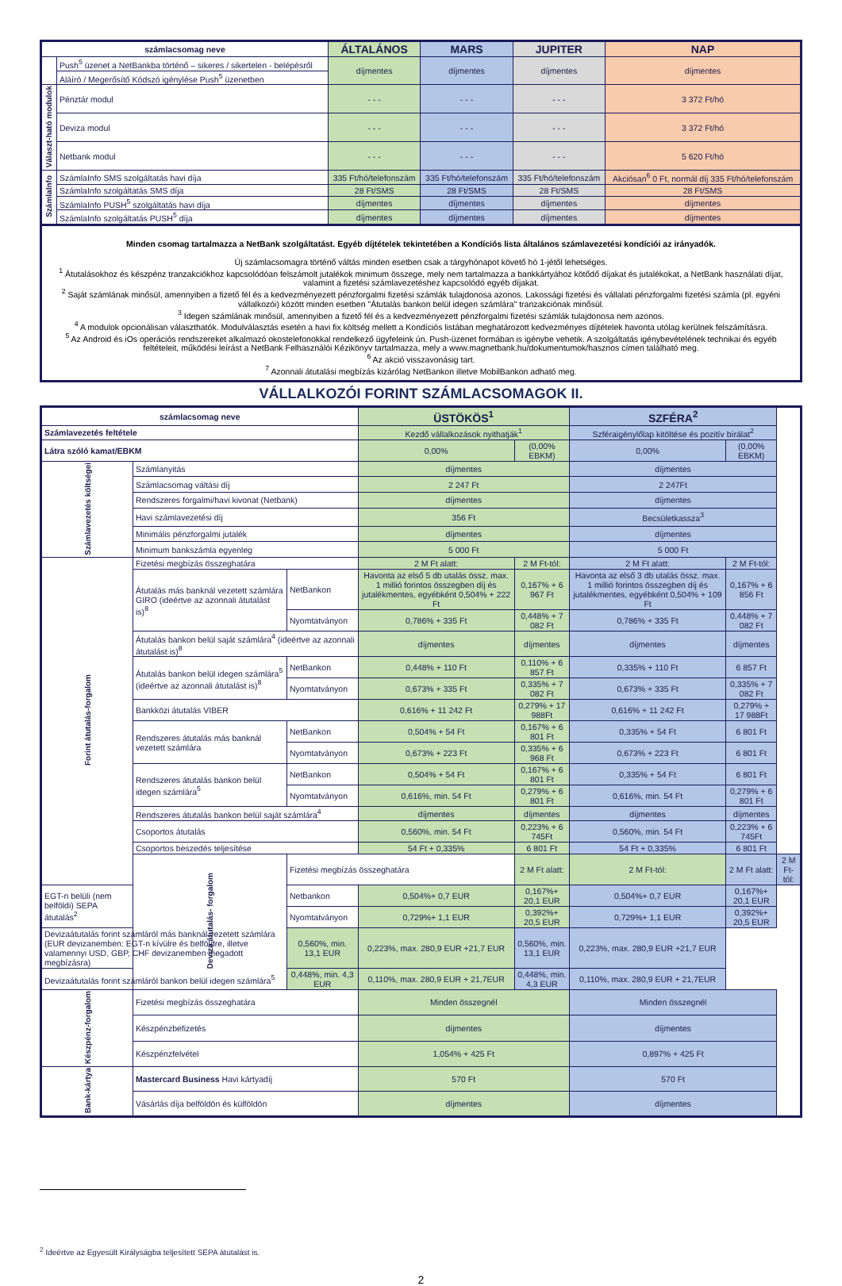| számlacsomag neve | | ÁLTALÁNOS | MARS | JUPITER | NAP |
| --- | --- | --- | --- | --- | --- |
| | Push<sup>5</sup> üzenet a NetBankba történő – sikeres / sikertelen - belépésről | díjmentes | díjmentes | díjmentes | díjmentes |
| | Aláíró / Megerősítő Kódszó igénylése Push<sup>5</sup> üzenetben | | | | |
| Választ-ható modulok | Pénztár modul | - - - | - - - | - - - | 3 372 Ft/hó |
| | Deviza modul | - - - | - - - | - - - | 3 372 Ft/hó |
| | Netbank modul | - - - | - - - | - - - | 5 620 Ft/hó |
| SzámlaInfo | SzámlaInfo SMS szolgáltatás havi díja | 335 Ft/hó/telefonszám | 335 Ft/hó/telefonszám | 335 Ft/hó/telefonszám | Akciósan<sup>6</sup> 0 Ft, normál díj 335 Ft/hó/telefonszám |
| | SzámlaInfo szolgáltatás SMS díja | 28 Ft/SMS | 28 Ft/SMS | 28 Ft/SMS | 28 Ft/SMS |
| | SzámlaInfo PUSH<sup>5</sup> szolgáltatás havi díja | díjmentes | díjmentes | díjmentes | díjmentes |
| | SzámlaInfo szolgáltatás PUSH<sup>5</sup> díja | díjmentes | díjmentes | díjmentes | díjmentes |
Minden csomag tartalmazza a NetBank szolgáltatást. Egyéb díjtételek tekintetében a Kondíciós lista általános számlavezetési kondíciói az irányadók.
Új számlacsomagra történő váltás minden esetben csak a tárgyhónapot követő hó 1-jétől lehetséges.
<sup>1</sup> Átutalásokhoz és készpénz tranzakciókhoz kapcsolódóan felszámolt jutalékok minimum összege, mely nem tartalmazza a bankkártyához kötődő díjakat és jutalékokat, a NetBank használati díjat, valamint a fizetési számlavezetéshez kapcsolódó egyéb díjakat.
<sup>2</sup> Saját számlának minősül, amennyiben a fizető fél és a kedvezményezett pénzforgalmi fizetési számlák tulajdonosa azonos. Lakossági fizetési és vállalati pénzforgalmi fizetési számla (pl. egyéni vállalkozói) között minden esetben "Átutalás bankon belül idegen számlára" tranzakciónak minősül.
<sup>3</sup> Idegen számlának minősül, amennyiben a fizető fél és a kedvezményezett pénzforgalmi fizetési számlák tulajdonosa nem azonos.
<sup>4</sup> A modulok opcionálisan választhatók. Modulválasztás esetén a havi fix költség mellett a Kondíciós listában meghatározott kedvezményes díjtételek havonta utólag kerülnek felszámításra.
<sup>5</sup> Az Android és iOs operációs rendszereket alkalmazó okostelefonokkal rendelkező ügyfeleink ún. Push-üzenet formában is igénybe vehetik. A szolgáltatás igénybevételének technikai és egyéb feltételeit, működési leírást a NetBank Felhasználói Kézikönyv tartalmazza, mely a www.magnetbank.hu/dokumentumok/hasznos címen található meg.
<sup>6</sup> Az akció visszavonásig tart.
<sup>7</sup> Azonnali átutalási megbízás kizárólag NetBankon illetve MobilBankon adható meg.
VÁLLALKOZÓI FORINT SZÁMLACSOMAGOK II.
| számlacsomag neve | | | ÜSTÖKÖS<sup>1</sup> | | SZFÉRA<sup>2</sup> | | |
| --- | --- | --- | --- | --- | --- | --- | --- |
| Számlavezetés feltétele | | | Kezdő vállalkozások nyithatják<sup>1</sup> | | Szféraigénylőlap kitöltése és pozitív bírálat<sup>2</sup> | | |
| Látra szóló kamat/EBKM | | | 0,00% | (0,00% EBKM) | 0,00% | (0,00% EBKM) | |
| Számlavezetés költségei | Számlanyitás | | díjmentes | | díjmentes | | |
| | Számlacsomag váltási díj | | 2 247 Ft | | 2 247Ft | | |
| | Rendszeres forgalmi/havi kivonat (Netbank) | | díjmentes | | díjmentes | | |
| | Havi számlavezetési díj | | 356 Ft | | Becsületkassza<sup>3</sup> | | |
| | Minimális pénzforgalmi jutalék | | díjmentes | | díjmentes | | |
| | Minimum bankszámla egyenleg | | 5 000 Ft | | 5 000 Ft | | |
| Forint átutalás-forgalom | Fizetési megbízás összeghatára | | 2 M Ft alatt: | 2 M Ft-tól: | 2 M Ft alatt: | 2 M Ft-tól: | |
| | Átutalás más banknál vezetett számlára GIRO (ideértve az azonnali átutalást is)<sup>8</sup> | NetBankon | Havonta az első 5 db utalás össz. max. 1 millió forintos összegben díj és jutalékmentes, egyébként 0,504% + 222 Ft | 0,167% + 6 967 Ft | Havonta az első 3 db utalás össz. max. 1 millió forintos összegben díj és jutalékmentes, egyébként 0,504% + 109 Ft | 0,167% + 6 856 Ft | |
| | | Nyomtatványon | 0,786% + 335 Ft | 0,448% + 7 082 Ft | 0,786% + 335 Ft | 0,448% + 7 082 Ft | |
| | Átutalás bankon belül saját számlára<sup>4</sup> (ideértve az azonnali átutalást is)<sup>8</sup> | | díjmentes | díjmentes | díjmentes | díjmentes | |
| | Átutalás bankon belül idegen számlára<sup>5</sup> (ideértve az azonnali átutalást is)<sup>8</sup> | NetBankon | 0,448% + 110 Ft | 0,110% + 6 857 Ft | 0,335% + 110 Ft | 6 857 Ft | |
| | | Nyomtatványon | 0,673% + 335 Ft | 0,335% + 7 082 Ft | 0,673% + 335 Ft | 0,335% + 7 082 Ft | |
| | Bankközi átutalás VIBER | | 0,616% + 11 242 Ft | 0,279% + 17 988Ft | 0,616% + 11 242 Ft | 0,279% + 17 988Ft | |
| | Rendszeres átutalás más banknál vezetett számlára | NetBankon | 0,504% + 54 Ft | 0,167% + 6 801 Ft | 0,335% + 54 Ft | 6 801 Ft | |
| | | Nyomtatványon | 0,673% + 223 Ft | 0,335% + 6 968 Ft | 0,673% + 223 Ft | 6 801 Ft | |
| | Rendszeres átutalás bankon belül idegen számlára<sup>5</sup> | NetBankon | 0,504% + 54 Ft | 0,167% + 6 801 Ft | 0,335% + 54 Ft | 6 801 Ft | |
| | | Nyomtatványon | 0,616%, min. 54 Ft | 0,279% + 6 801 Ft | 0,616%, min. 54 Ft | 0,279% + 6 801 Ft | |
| | Rendszeres átutalás bankon belül saját számlára<sup>4</sup> | | díjmentes | díjmentes | díjmentes | díjmentes | |
| | Csoportos átutalás | | 0,560%, min. 54 Ft | 0,223% + 6 745Ft | 0,560%, min. 54 Ft | 0,223% + 6 745Ft | |
| | Csoportos beszedés teljesítése | | 54 Ft + 0,335% | 6 801 Ft | 54 Ft + 0,335% | 6 801 Ft | |
| | Deviza átutalás- forgalom | Fizetési megbízás összeghatára | | 2 M Ft alatt: | 2 M Ft-tól: | 2 M Ft alatt: | 2 M Ft-tól: |
| EGT-n belüli (nem belföldi) SEPA átutalás<sup>2</sup> | | Netbankon | 0,504%+ 0,7 EUR | 0,167%+ 20,1 EUR | 0,504%+ 0,7 EUR | 0,167%+ 20,1 EUR | |
| | | Nyomtatványon | 0,729%+ 1,1 EUR | 0,392%+ 20,5 EUR | 0,729%+ 1,1 EUR | 0,392%+ 20,5 EUR | |
| Devizaátutalás forint számláról más banknál vezetett számlára (EUR devizanemben: EGT-n kívülre és belföldre, illetve valamennyi USD, GBP, CHF devizanemben megadott megbízásra) | | 0,560%, min. 13,1 EUR | 0,223%, max. 280,9 EUR +21,7 EUR | 0,560%, min. 13,1 EUR | 0,223%, max. 280,9 EUR +21,7 EUR | | |
| Devizaátutalás forint számláról bankon belül idegen számlára<sup>5</sup> | | 0,448%, min. 4,3 EUR | 0,110%, max. 280,9 EUR + 21,7EUR | 0,448%, min. 4,3 EUR | 0,110%, max. 280,9 EUR + 21,7EUR | | |
| Készpénz-forgalom | Fizetési megbízás összeghatára | | Minden összegnél | | Minden összegnél | | |
| | Készpénzbefizetés | | díjmentes | | díjmentes | | |
| | Készpénzfelvétel | | 1,054% + 425 Ft | | 0,897% + 425 Ft | | |
| Bank-kártya | Mastercard Business Havi kártyadíj | | 570 Ft | | 570 Ft | | |
| | Vásárlás díja belföldön és külföldön | | díjmentes | | díjmentes | | |
<sup>2</sup> Ideértve az Egyesült Királyságba teljesített SEPA átutalást is.
2